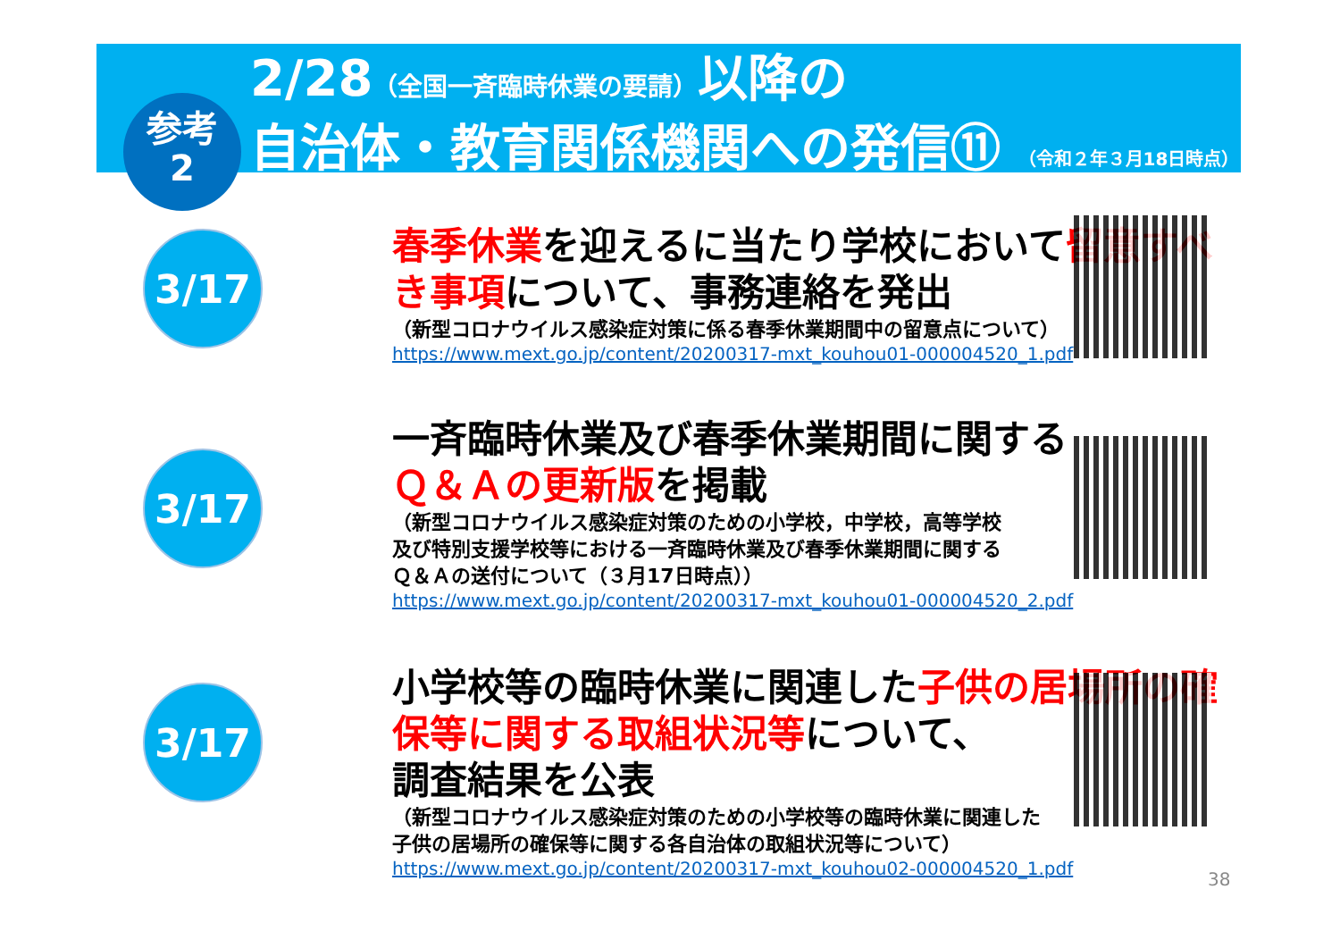2/28（全国一斉臨時休業の要請）以降の
自治体・教育関係機関への発信⑪ （令和２年３月18日時点）
参考
2
3/17
春季休業を迎えるに当たり学校において留意すべき事項について、事務連絡を発出
（新型コロナウイルス感染症対策に係る春季休業期間中の留意点について）
https://www.mext.go.jp/content/20200317-mxt_kouhou01-000004520_1.pdf
3/17
一斉臨時休業及び春季休業期間に関する
Ｑ＆Ａの更新版を掲載
（新型コロナウイルス感染症対策のための小学校，中学校，高等学校
及び特別支援学校等における一斉臨時休業及び春季休業期間に関する
Ｑ＆Ａの送付について（３月17日時点））
https://www.mext.go.jp/content/20200317-mxt_kouhou01-000004520_2.pdf
3/17
小学校等の臨時休業に関連した子供の居場所の確保等に関する取組状況等について、
調査結果を公表
（新型コロナウイルス感染症対策のための小学校等の臨時休業に関連した
子供の居場所の確保等に関する各自治体の取組状況等について）
https://www.mext.go.jp/content/20200317-mxt_kouhou02-000004520_1.pdf
38